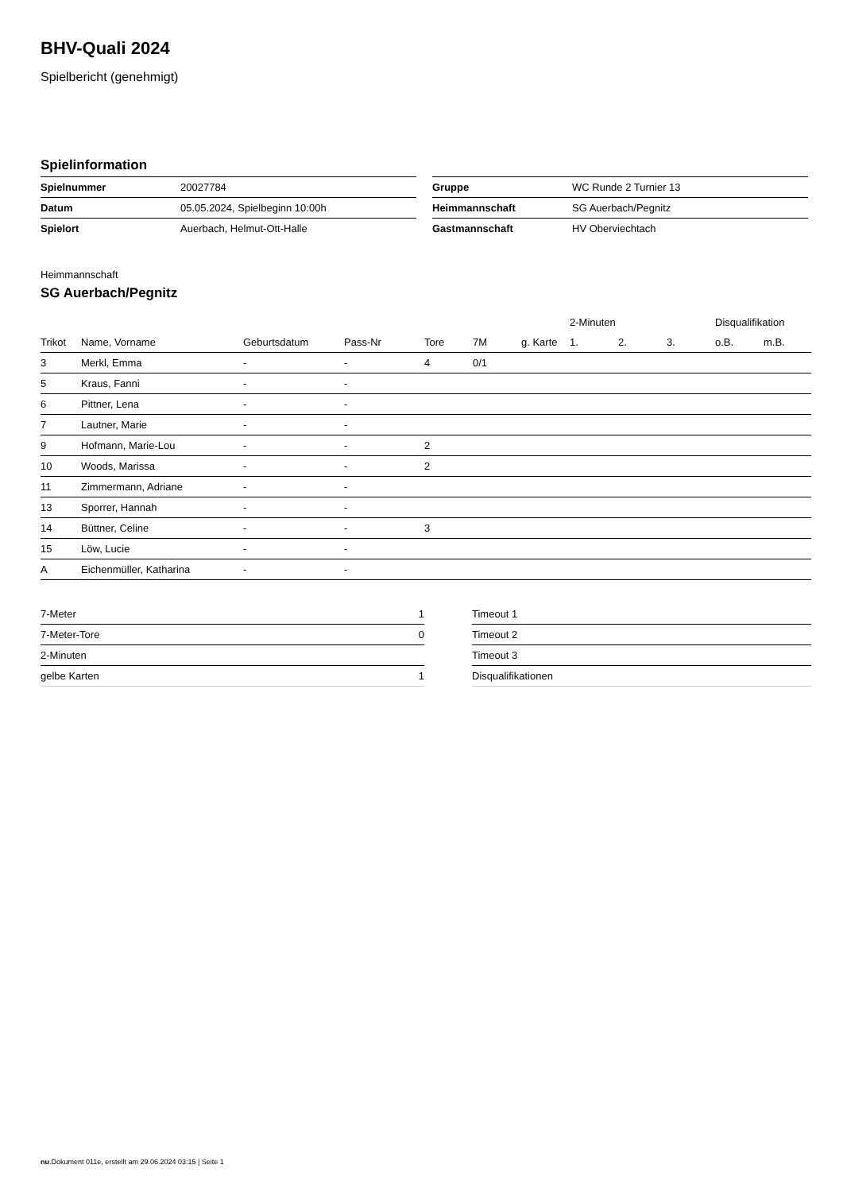BHV-Quali 2024
Spielbericht (genehmigt)
Spielinformation
| Spielnummer | 20027784 |
| Datum | 05.05.2024, Spielbeginn 10:00h |
| Spielort | Auerbach, Helmut-Ott-Halle |
| Gruppe | WC Runde 2 Turnier 13 |
| Heimmannschaft | SG Auerbach/Pegnitz |
| Gastmannschaft | HV Oberviechtach |
Heimmannschaft
SG Auerbach/Pegnitz
| | | | | | | | 2-Minuten | | | Disqualifikation | |
| --- | --- | --- | --- | --- | --- | --- | --- | --- | --- | --- | --- |
| Trikot | Name, Vorname | Geburtsdatum | Pass-Nr | Tore | 7M | g. Karte | 1. | 2. | 3. | o.B. | m.B. |
| 3 | Merkl, Emma | - | - | 4 | 0/1 | | | | | | |
| 5 | Kraus, Fanni | - | - | | | | | | | | |
| 6 | Pittner, Lena | - | - | | | | | | | | |
| 7 | Lautner, Marie | - | - | | | | | | | | |
| 9 | Hofmann, Marie-Lou | - | - | 2 | | | | | | | |
| 10 | Woods, Marissa | - | - | 2 | | | | | | | |
| 11 | Zimmermann, Adriane | - | - | | | | | | | | |
| 13 | Sporrer, Hannah | - | - | | | | | | | | |
| 14 | Büttner, Celine | - | - | 3 | | | | | | | |
| 15 | Löw, Lucie | - | - | | | | | | | | |
| A | Eichenmüller, Katharina | - | - | | | | | | | | |
| 7-Meter | 1 |
| 7-Meter-Tore | 0 |
| 2-Minuten | |
| gelbe Karten | 1 |
| Timeout 1 |
| Timeout 2 |
| Timeout 3 |
| Disqualifikationen |
nu.Dokument 011e, erstellt am 29.06.2024 03:15 | Seite 1